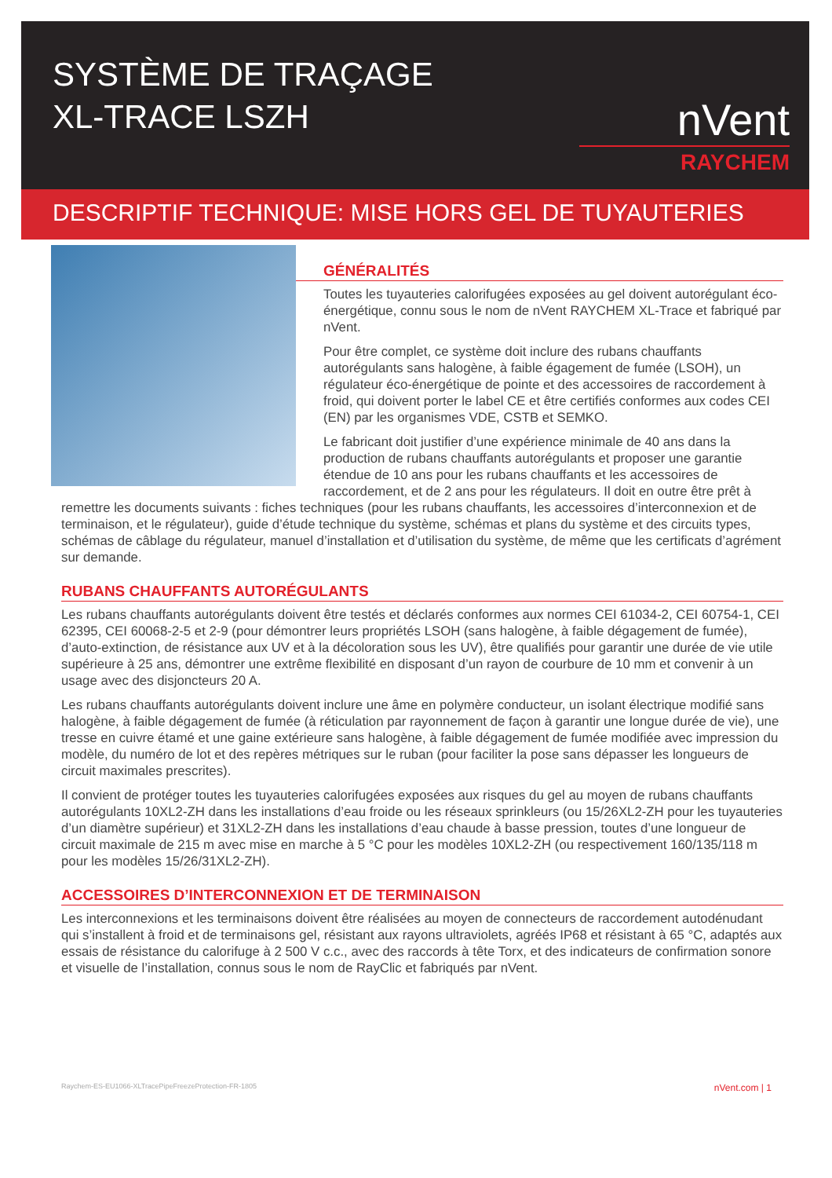SYSTÈME DE TRAÇAGE
XL-TRACE LSZH
nVent
RAYCHEM
DESCRIPTIF TECHNIQUE: MISE HORS GEL DE TUYAUTERIES
GÉNÉRALITÉS
Toutes les tuyauteries calorifugées exposées au gel doivent autorégulant éco-énergétique, connu sous le nom de nVent RAYCHEM XL-Trace et fabriqué par nVent.
Pour être complet, ce système doit inclure des rubans chauffants autorégulants sans halogène, à faible égagement de fumée (LSOH), un régulateur éco-énergétique de pointe et des accessoires de raccordement à froid, qui doivent porter le label CE et être certifiés conformes aux codes CEI (EN) par les organismes VDE, CSTB et SEMKO.
Le fabricant doit justifier d’une expérience minimale de 40 ans dans la production de rubans chauffants autorégulants et proposer une garantie étendue de 10 ans pour les rubans chauffants et les accessoires de raccordement, et de 2 ans pour les régulateurs. Il doit en outre être prêt à remettre les documents suivants : fiches techniques (pour les rubans chauffants, les accessoires d’interconnexion et de terminaison, et le régulateur), guide d’étude technique du système, schémas et plans du système et des circuits types, schémas de câblage du régulateur, manuel d’installation et d’utilisation du système, de même que les certificats d’agrément sur demande.
RUBANS CHAUFFANTS AUTORÉGULANTS
Les rubans chauffants autorégulants doivent être testés et déclarés conformes aux normes CEI 61034-2, CEI 60754-1, CEI 62395, CEI 60068-2-5 et 2-9 (pour démontrer leurs propriétés LSOH (sans halogène, à faible dégagement de fumée), d’auto-extinction, de résistance aux UV et à la décoloration sous les UV), être qualifiés pour garantir une durée de vie utile supérieure à 25 ans, démontrer une extrême flexibilité en disposant d’un rayon de courbure de 10 mm et convenir à un usage avec des disjoncteurs 20 A.
Les rubans chauffants autorégulants doivent inclure une âme en polymère conducteur, un isolant électrique modifié sans halogène, à faible dégagement de fumée (à réticulation par rayonnement de façon à garantir une longue durée de vie), une tresse en cuivre étamé et une gaine extérieure sans halogène, à faible dégagement de fumée modifiée avec impression du modèle, du numéro de lot et des repères métriques sur le ruban (pour faciliter la pose sans dépasser les longueurs de circuit maximales prescrites).
Il convient de protéger toutes les tuyauteries calorifugées exposées aux risques du gel au moyen de rubans chauffants autorégulants 10XL2-ZH dans les installations d’eau froide ou les réseaux sprinkleurs (ou 15/26XL2-ZH pour les tuyauteries d’un diamètre supérieur) et 31XL2-ZH dans les installations d’eau chaude à basse pression, toutes d’une longueur de circuit maximale de 215 m avec mise en marche à 5 °C pour les modèles 10XL2-ZH (ou respectivement 160/135/118 m pour les modèles 15/26/31XL2-ZH).
ACCESSOIRES D’INTERCONNEXION ET DE TERMINAISON
Les interconnexions et les terminaisons doivent être réalisées au moyen de connecteurs de raccordement autodénudant qui s’installent à froid et de terminaisons gel, résistant aux rayons ultraviolets, agréés IP68 et résistant à 65 °C, adaptés aux essais de résistance du calorifuge à 2 500 V c.c., avec des raccords à tête Torx, et des indicateurs de confirmation sonore et visuelle de l’installation, connus sous le nom de RayClic et fabriqués par nVent.
Raychem-ES-EU1066-XLTracePipeFreezeProtection-FR-1805 nVent.com | 1